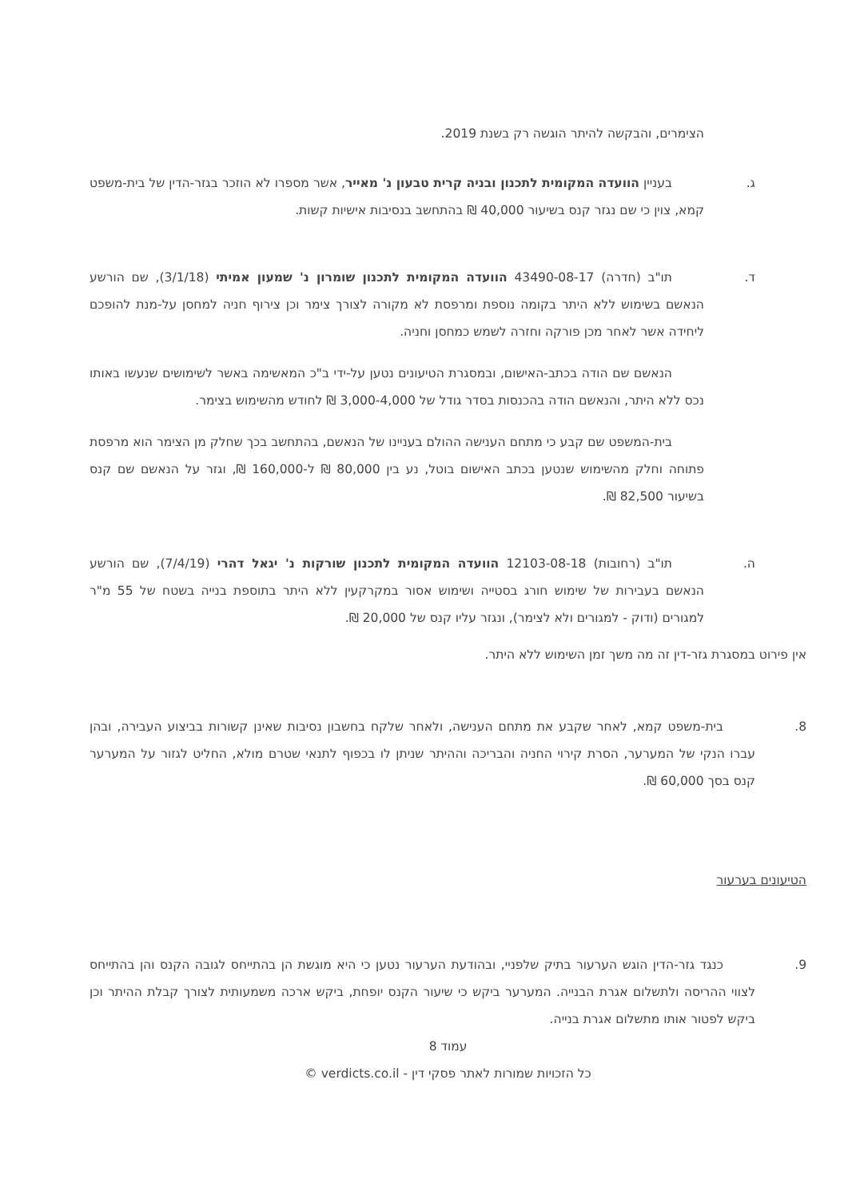הצימרים, והבקשה להיתר הוגשה רק בשנת 2019.
ג. בעניין הוועדה המקומית לתכנון ובניה קרית טבעון נ' מאייר, אשר מספרו לא הוזכר בגזר-הדין של בית-משפט קמא, צוין כי שם נגזר קנס בשיעור 40,000 ₪ בהתחשב בנסיבות אישיות קשות.
ד. תו"ב (חדרה) 43490-08-17 הוועדה המקומית לתכנון שומרון נ' שמעון אמיתי (3/1/18), שם הורשע הנאשם בשימוש ללא היתר בקומה נוספת ומרפסת לא מקורה לצורך צימר וכן צירוף חניה למחסן על-מנת להופכם ליחידה אשר לאחר מכן פורקה וחזרה לשמש כמחסן וחניה.
הנאשם שם הודה בכתב-האישום, ובמסגרת הטיעונים נטען על-ידי ב"כ המאשימה באשר לשימושים שנעשו באותו נכס ללא היתר, והנאשם הודה בהכנסות בסדר גודל של 3,000-4,000 ₪ לחודש מהשימוש בצימר.
בית-המשפט שם קבע כי מתחם הענישה ההולם בעניינו של הנאשם, בהתחשב בכך שחלק מן הצימר הוא מרפסת פתוחה וחלק מהשימוש שנטען בכתב האישום בוטל, נע בין 80,000 ₪ ל-160,000 ₪, וגזר על הנאשם שם קנס בשיעור 82,500 ₪.
ה. תו"ב (רחובות) 12103-08-18 הוועדה המקומית לתכנון שורקות נ' יגאל דהרי (7/4/19), שם הורשע הנאשם בעבירות של שימוש חורג בסטייה ושימוש אסור במקרקעין ללא היתר בתוספת בנייה בשטח של 55 מ"ר למגורים (ודוק - למגורים ולא לצימר), ונגזר עליו קנס של 20,000 ₪.
אין פירוט במסגרת גזר-דין זה מה משך זמן השימוש ללא היתר.
8. בית-משפט קמא, לאחר שקבע את מתחם הענישה, ולאחר שלקח בחשבון נסיבות שאינן קשורות בביצוע העבירה, ובהן עברו הנקי של המערער, הסרת קירוי החניה והבריכה וההיתר שניתן לו בכפוף לתנאי שטרם מולא, החליט לגזור על המערער קנס בסך 60,000 ₪.
הטיעונים בערעור
9. כנגד גזר-הדין הוגש הערעור בתיק שלפניי, ובהודעת הערעור נטען כי היא מוגשת הן בהתייחס לגובה הקנס והן בהתייחס לצווי ההריסה ולתשלום אגרת הבנייה. המערער ביקש כי שיעור הקנס יופחת, ביקש ארכה משמעותית לצורך קבלת ההיתר וכן ביקש לפטור אותו מתשלום אגרת בנייה.
עמוד 8
כל הזכויות שמורות לאתר פסקי דין - verdicts.co.il ©